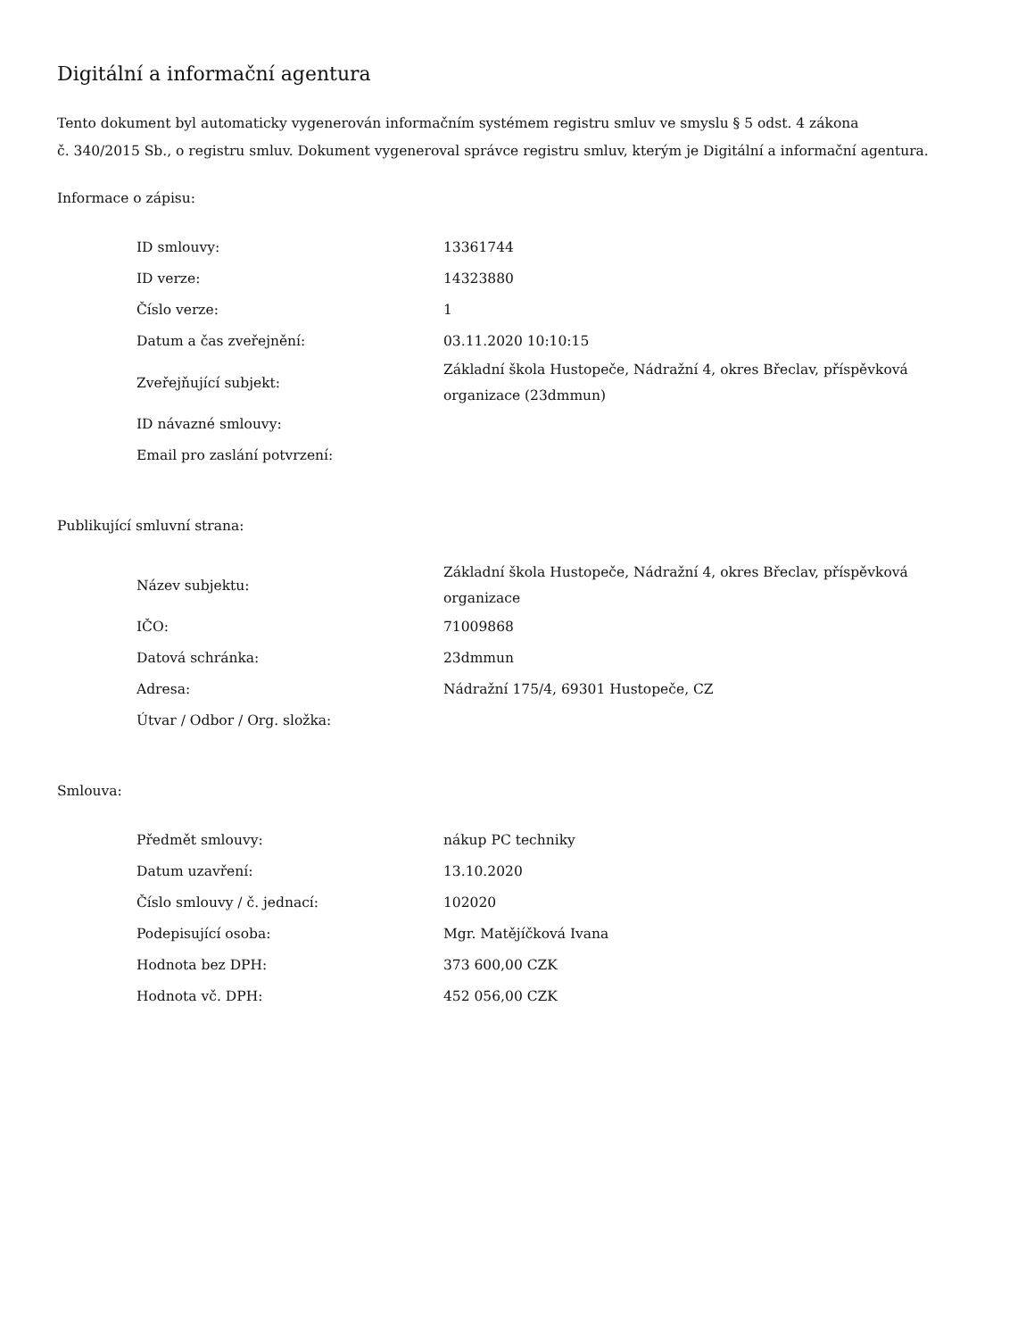Digitální a informační agentura
Tento dokument byl automaticky vygenerován informačním systémem registru smluv ve smyslu § 5 odst. 4 zákona
č. 340/2015 Sb., o registru smluv. Dokument vygeneroval správce registru smluv, kterým je Digitální a informační agentura.
Informace o zápisu:
| ID smlouvy: | 13361744 |
| ID verze: | 14323880 |
| Číslo verze: | 1 |
| Datum a čas zveřejnění: | 03.11.2020 10:10:15 |
| Zveřejňující subjekt: | Základní škola Hustopeče, Nádražní 4, okres Břeclav, příspěvková organizace (23dmmun) |
| ID návazné smlouvy: | |
| Email pro zaslání potvrzení: | |
Publikující smluvní strana:
| Název subjektu: | Základní škola Hustopeče, Nádražní 4, okres Břeclav, příspěvková organizace |
| IČO: | 71009868 |
| Datová schránka: | 23dmmun |
| Adresa: | Nádražní 175/4, 69301 Hustopeče, CZ |
| Útvar / Odbor / Org. složka: | |
Smlouva:
| Předmět smlouvy: | nákup PC techniky |
| Datum uzavření: | 13.10.2020 |
| Číslo smlouvy / č. jednací: | 102020 |
| Podepisující osoba: | Mgr. Matějíčková Ivana |
| Hodnota bez DPH: | 373 600,00 CZK |
| Hodnota vč. DPH: | 452 056,00 CZK |